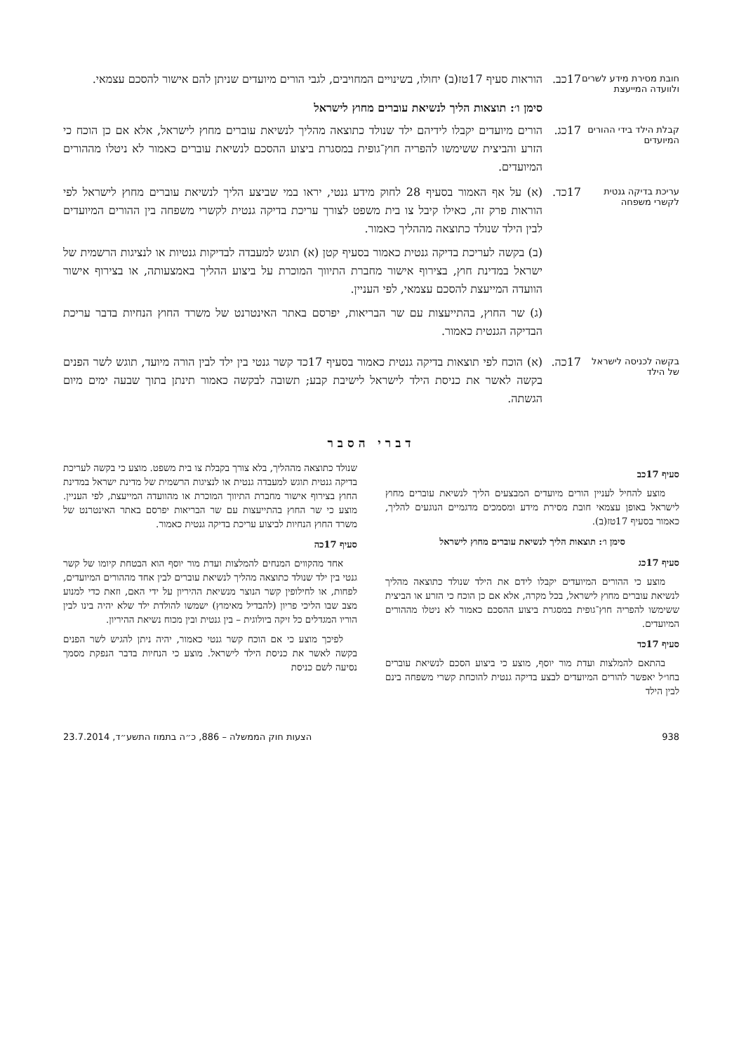חובת מסירת מידע לשרים ולוועדה המייעצת
17כב. הוראות סעיף 17טז(ב) יחולו, בשינויים המחויבים, לגבי הורים מיועדים שניתן להם אישור להסכם עצמאי.
סימן ו׳: תוצאות הליך לנשיאת עוברים מחוץ לישראל
קבלת הילד בידי ההורים המיועדים
17כג. הורים מיועדים יקבלו לידיהם ילד שנולד כתוצאה מהליך לנשיאת עוברים מחוץ לישראל, אלא אם כן הוכח כי הזרע והביצית ששימשו להפריה חוץ־גופית במסגרת ביצוע ההסכם לנשיאת עוברים כאמור לא ניטלו מההורים המיועדים.
עריכת בדיקה גנטית לקשרי משפחה
17כד. (א) על אף האמור בסעיף 28 לחוק מידע גנטי, יראו במי שביצע הליך לנשיאת עוברים מחוץ לישראל לפי הוראות פרק זה, כאילו קיבל צו בית משפט לצורך עריכת בדיקה גנטית לקשרי משפחה בין ההורים המיועדים לבין הילד שנולד כתוצאה מההליך כאמור.
(ב) בקשה לעריכת בדיקה גנטית כאמור בסעיף קטן (א) תוגש למעבדה לבדיקות גנטיות או לנציגות הרשמית של ישראל במדינת חוץ, בצירוף אישור מחברת התיווך המוכרת על ביצוע ההליך באמצעותה, או בצירוף אישור הוועדה המייעצת להסכם עצמאי, לפי העניין.
(ג) שר החוץ, בהתייעצות עם שר הבריאות, יפרסם באתר האינטרנט של משרד החוץ הנחיות בדבר עריכת הבדיקה הגנטית כאמור.
בקשה לכניסה לישראל של הילד
17כה. (א) הוכח לפי תוצאות בדיקה גנטית כאמור בסעיף 17כד קשר גנטי בין ילד לבין הורה מיועד, תוגש לשר הפנים בקשה לאשר את כניסת הילד לישראל לישיבת קבע; תשובה לבקשה כאמור תינתן בתוך שבעה ימים מיום הגשתה.
דברי הסבר
סעיף 17כב
מוצע להחיל לעניין הורים מיועדים המבצעים הליך לנשיאת עוברים מחוץ לישראל באופן עצמאי חובת מסירת מידע ומסמכים מדגמיים הנוגעים להליך, כאמור בסעיף 17טז(ב).
סימן ו׳: תוצאות הליך לנשיאת עוברים מחוץ לישראל
סעיף 17כג
מוצע כי ההורים המיועדים יקבלו לידם את הילד שנולד כתוצאה מהליך לנשיאת עוברים מחוץ לישראל, בכל מקרה, אלא אם כן הוכח כי הזרע או הביצית ששימשו להפריה חוץ־גופית במסגרת ביצוע ההסכם כאמור לא ניטלו מההורים המיועדים.
סעיף 17כד
בהתאם להמלצות ועדת מור יוסף, מוצע כי ביצוע הסכם לנשיאת עוברים בחו״ל יאפשר להורים המיועדים לבצע בדיקה גנטית להוכחת קשרי משפחה בינם לבין הילד
שנולד כתוצאה מההליך, בלא צורך בקבלת צו בית משפט. מוצע כי בקשה לעריכת בדיקה גנטית תוגש למעבדה גנטית או לנציגות הרשמית של מדינת ישראל במדינת החוץ בצירוף אישור מחברת התיווך המוכרת או מהוועדה המייעצת, לפי העניין. מוצע כי שר החוץ בהתייעצות עם שר הבריאות יפרסם באתר האינטרנט של משרד החוץ הנחיות לביצוע עריכת בדיקה גנטית כאמור.
סעיף 17כה
אחד מהקווים המנחים להמלצות ועדת מור יוסף הוא הבטחת קיומו של קשר גנטי בין ילד שנולד כתוצאה מהליך לנשיאת עוברים לבין אחד מההורים המיועדים, לפחות, או לחילופין קשר הנוצר מנשיאת ההיריון על ידי האם, וזאת כדי למנוע מצב שבו הליכי פריון (להבדיל מאימוץ) ישמשו להולדת ילד שלא יהיה בינו לבין הוריו המגדלים כל זיקה ביולוגית – בין גנטית ובין מכוח נשיאת ההיריון.
לפיכך מוצע כי אם הוכח קשר גנטי כאמור, יהיה ניתן להגיש לשר הפנים בקשה לאשר את כניסת הילד לישראל. מוצע כי הנחיות בדבר הנפקת מסמך נסיעה לשם כניסת
938 הצעות חוק הממשלה – 886, כ״ה בתמוז התשע״ד, 23.7.2014